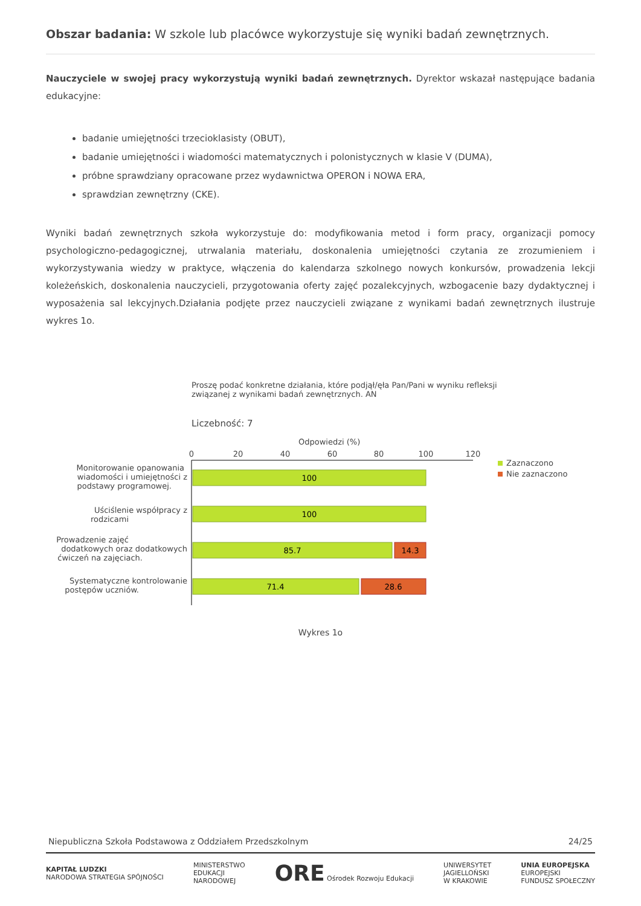Obszar badania: W szkole lub placówce wykorzystuje się wyniki badań zewnętrznych.
Nauczyciele w swojej pracy wykorzystują wyniki badań zewnętrznych. Dyrektor wskazał następujące badania edukacyjne:
badanie umiejętności trzecioklasisty (OBUT),
badanie umiejętności i wiadomości matematycznych i polonistycznych w klasie V (DUMA),
próbne sprawdziany opracowane przez wydawnictwa OPERON i NOWA ERA,
sprawdzian zewnętrzny (CKE).
Wyniki badań zewnętrznych szkoła wykorzystuje do: modyfikowania metod i form pracy, organizacji pomocy psychologiczno-pedagogicznej, utrwalania materiału, doskonalenia umiejętności czytania ze zrozumieniem i wykorzystywania wiedzy w praktyce, włączenia do kalendarza szkolnego nowych konkursów, prowadzenia lekcji koleżeńskich, doskonalenia nauczycieli, przygotowania oferty zajęć pozalekcyjnych, wzbogacenie bazy dydaktycznej i wyposażenia sal lekcyjnych.Działania podjęte przez nauczycieli związane z wynikami badań zewnętrznych ilustruje wykres 1o.
Proszę podać konkretne działania, które podjął/ęła Pan/Pani w wyniku refleksji
związanej z wynikami badań zewnętrznych. AN
Liczebność: 7
Odpowiedzi (%)
0
20
40
60
80
100
120
100
100
85.7
14.3
71.4
28.6
Monitorowanie opanowania
wiadomości i umiejętności z
podstawy programowej.
Uściślenie współpracy z
rodzicami
Prowadzenie zajęć
dodatkowych oraz dodatkowych
ćwiczeń na zajęciach.
Systematyczne kontrolowanie
postępów uczniów.
Zaznaczono
Nie zaznaczono
Wykres 1o
Niepubliczna Szkoła Podstawowa z Oddziałem Przedszkolnym 24/25
KAPITAŁ LUDZKI
NARODOWA STRATEGIA SPÓJNOŚCI MINISTERSTWO
EDUKACJI
NARODOWEJ ORE Ośrodek Rozwoju Edukacji UNIWERSYTET
JAGIELLOŃSKI
W KRAKOWIE UNIA EUROPEJSKA
EUROPEJSKI
FUNDUSZ SPOŁECZNY